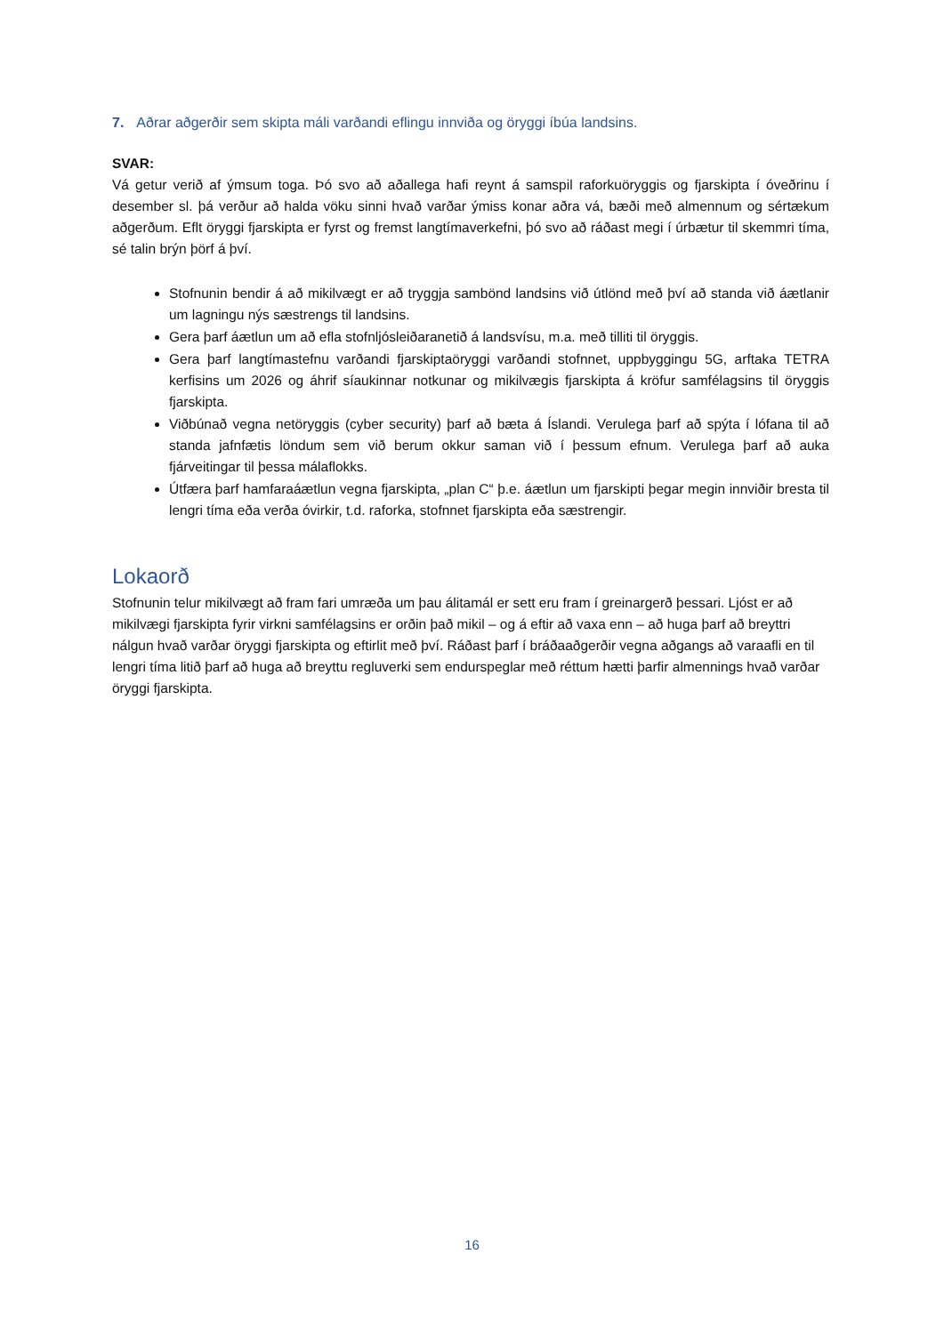7. Aðrar aðgerðir sem skipta máli varðandi eflingu innviða og öryggi íbúa landsins.
SVAR:
Vá getur verið af ýmsum toga. Þó svo að aðallega hafi reynt á samspil raforkuöryggis og fjarskipta í óveðrinu í desember sl. þá verður að halda vöku sinni hvað varðar ýmiss konar aðra vá, bæði með almennum og sértækum aðgerðum. Eflt öryggi fjarskipta er fyrst og fremst langtímaverkefni, þó svo að ráðast megi í úrbætur til skemmri tíma, sé talin brýn þörf á því.
Stofnunin bendir á að mikilvægt er að tryggja sambönd landsins við útlönd með því að standa við áætlanir um lagningu nýs sæstrengs til landsins.
Gera þarf áætlun um að efla stofnljósleiðaranetið á landsvísu, m.a. með tilliti til öryggis.
Gera þarf langtímastefnu varðandi fjarskiptaöryggi varðandi stofnnet, uppbyggingu 5G, arftaka TETRA kerfisins um 2026 og áhrif síaukinnar notkunar og mikilvægis fjarskipta á kröfur samfélagsins til öryggis fjarskipta.
Viðbúnað vegna netöryggis (cyber security) þarf að bæta á Íslandi. Verulega þarf að spýta í lófana til að standa jafnfætis löndum sem við berum okkur saman við í þessum efnum. Verulega þarf að auka fjárveitingar til þessa málaflokks.
Útfæra þarf hamfaraáætlun vegna fjarskipta, „plan C“ þ.e. áætlun um fjarskipti þegar megin innviðir bresta til lengri tíma eða verða óvirkir, t.d. raforka, stofnnet fjarskipta eða sæstrengir.
Lokaorð
Stofnunin telur mikilvægt að fram fari umræða um þau álitamál er sett eru fram í greinargerð þessari. Ljóst er að mikilvægi fjarskipta fyrir virkni samfélagsins er orðin það mikil – og á eftir að vaxa enn – að huga þarf að breyttri nálgun hvað varðar öryggi fjarskipta og eftirlit með því. Ráðast þarf í bráðaaðgerðir vegna aðgangs að varaafli en til lengri tíma litið þarf að huga að breyttu regluverki sem endurspeglar með réttum hætti þarfir almennings hvað varðar öryggi fjarskipta.
16